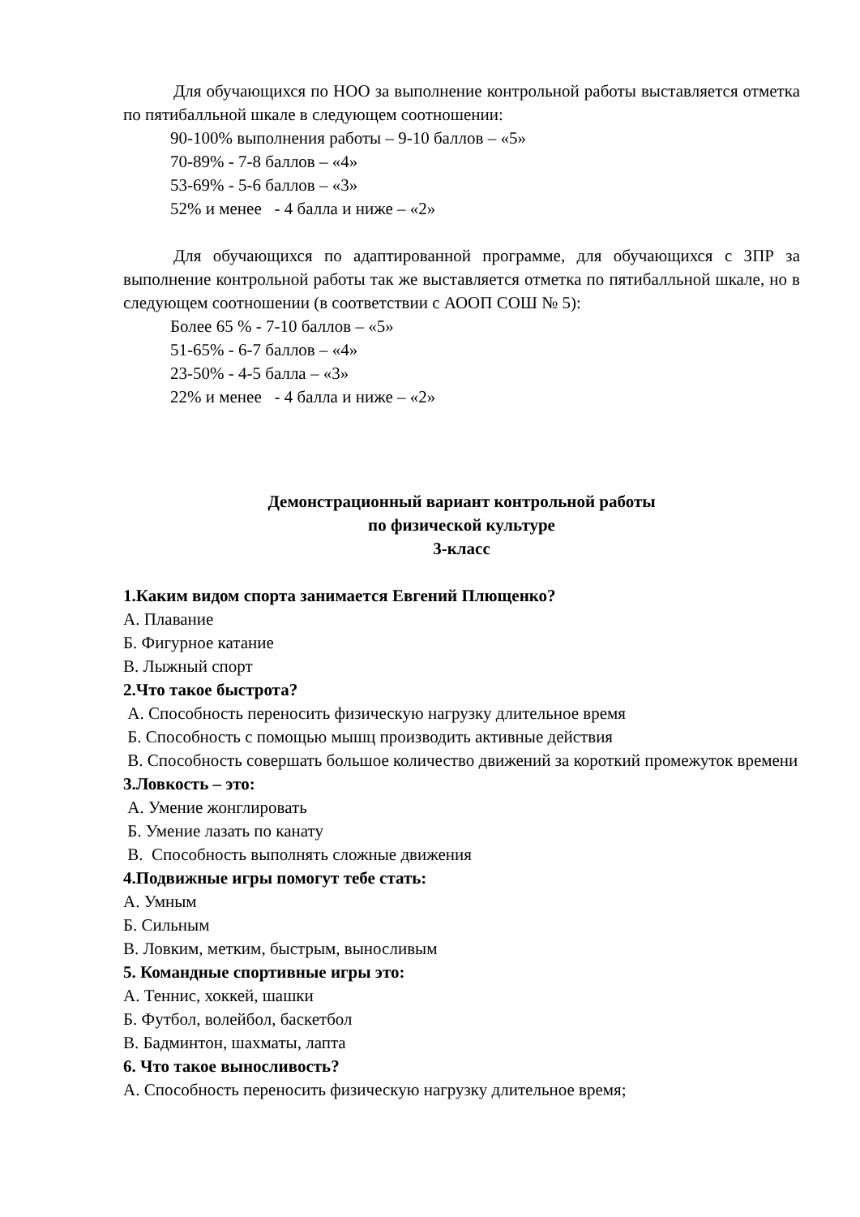Для обучающихся по НОО за выполнение контрольной работы выставляется отметка по пятибалльной шкале в следующем соотношении:
90-100% выполнения работы – 9-10 баллов – «5»
70-89% - 7-8 баллов – «4»
53-69% - 5-6 баллов – «3»
52% и менее - 4 балла и ниже – «2»
Для обучающихся по адаптированной программе, для обучающихся с ЗПР за выполнение контрольной работы так же выставляется отметка по пятибалльной шкале, но в следующем соотношении (в соответствии с АООП СОШ № 5):
Более 65 % - 7-10 баллов – «5»
51-65% - 6-7 баллов – «4»
23-50% - 4-5 балла – «3»
22% и менее - 4 балла и ниже – «2»
Демонстрационный вариант контрольной работы
по физической культуре
3-класс
1.Каким видом спорта занимается Евгений Плющенко?
А. Плавание
Б. Фигурное катание
В. Лыжный спорт
2.Что такое быстрота?
А. Способность переносить физическую нагрузку длительное время
Б. Способность с помощью мышц производить активные действия
В. Способность совершать большое количество движений за короткий промежуток времени
3.Ловкость – это:
А. Умение жонглировать
Б. Умение лазать по канату
В. Способность выполнять сложные движения
4.Подвижные игры помогут тебе стать:
А. Умным
Б. Сильным
В. Ловким, метким, быстрым, выносливым
5. Командные спортивные игры это:
А. Теннис, хоккей, шашки
Б. Футбол, волейбол, баскетбол
В. Бадминтон, шахматы, лапта
6. Что такое выносливость?
А. Способность переносить физическую нагрузку длительное время;